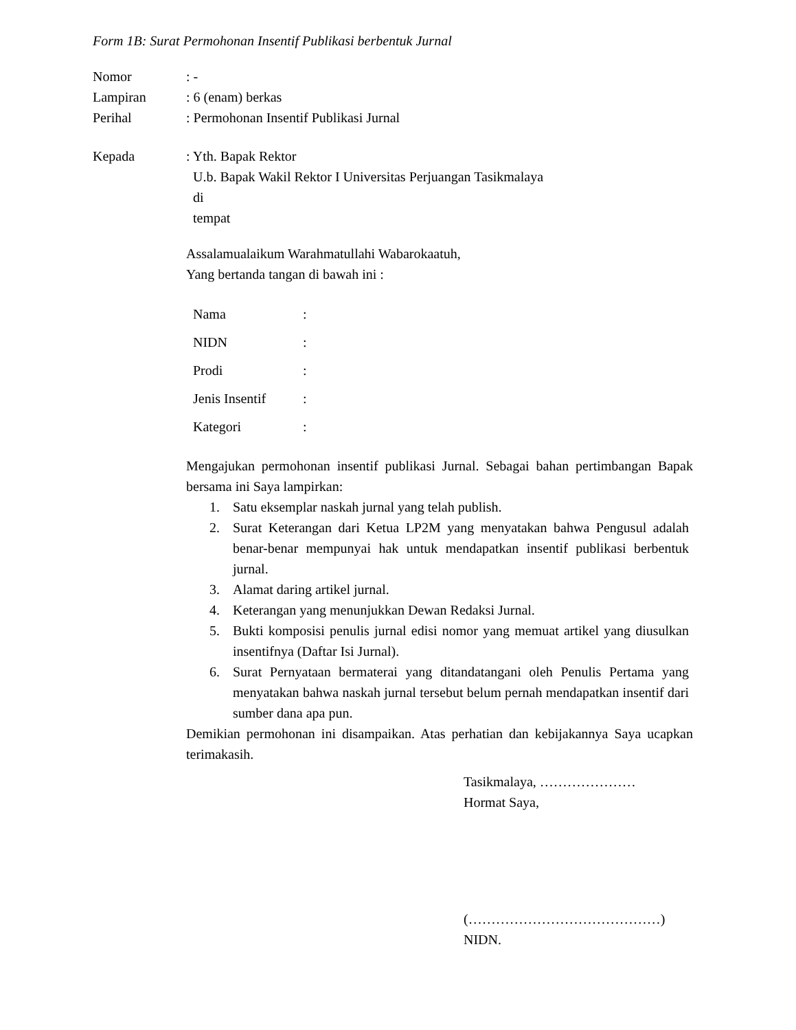Form 1B: Surat Permohonan Insentif Publikasi berbentuk Jurnal
Nomor : -
Lampiran : 6 (enam) berkas
Perihal : Permohonan Insentif Publikasi Jurnal
Kepada : Yth. Bapak Rektor
U.b. Bapak Wakil Rektor I Universitas Perjuangan Tasikmalaya
di
tempat
Assalamualaikum Warahmatullahi Wabarokaatuh,
Yang bertanda tangan di bawah ini :
Nama :
NIDN :
Prodi :
Jenis Insentif
:
Kategori :
Mengajukan permohonan insentif publikasi Jurnal. Sebagai bahan pertimbangan Bapak bersama ini Saya lampirkan:
1. Satu eksemplar naskah jurnal yang telah publish.
2. Surat Keterangan dari Ketua LP2M yang menyatakan bahwa Pengusul adalah benar-benar mempunyai hak untuk mendapatkan insentif publikasi berbentuk jurnal.
3. Alamat daring artikel jurnal.
4. Keterangan yang menunjukkan Dewan Redaksi Jurnal.
5. Bukti komposisi penulis jurnal edisi nomor yang memuat artikel yang diusulkan insentifnya (Daftar Isi Jurnal).
6. Surat Pernyataan bermaterai yang ditandatangani oleh Penulis Pertama yang menyatakan bahwa naskah jurnal tersebut belum pernah mendapatkan insentif dari sumber dana apa pun.
Demikian permohonan ini disampaikan. Atas perhatian dan kebijakannya Saya ucapkan terimakasih.
Tasikmalaya, …………………
Hormat Saya,
(……………………………………)
NIDN.